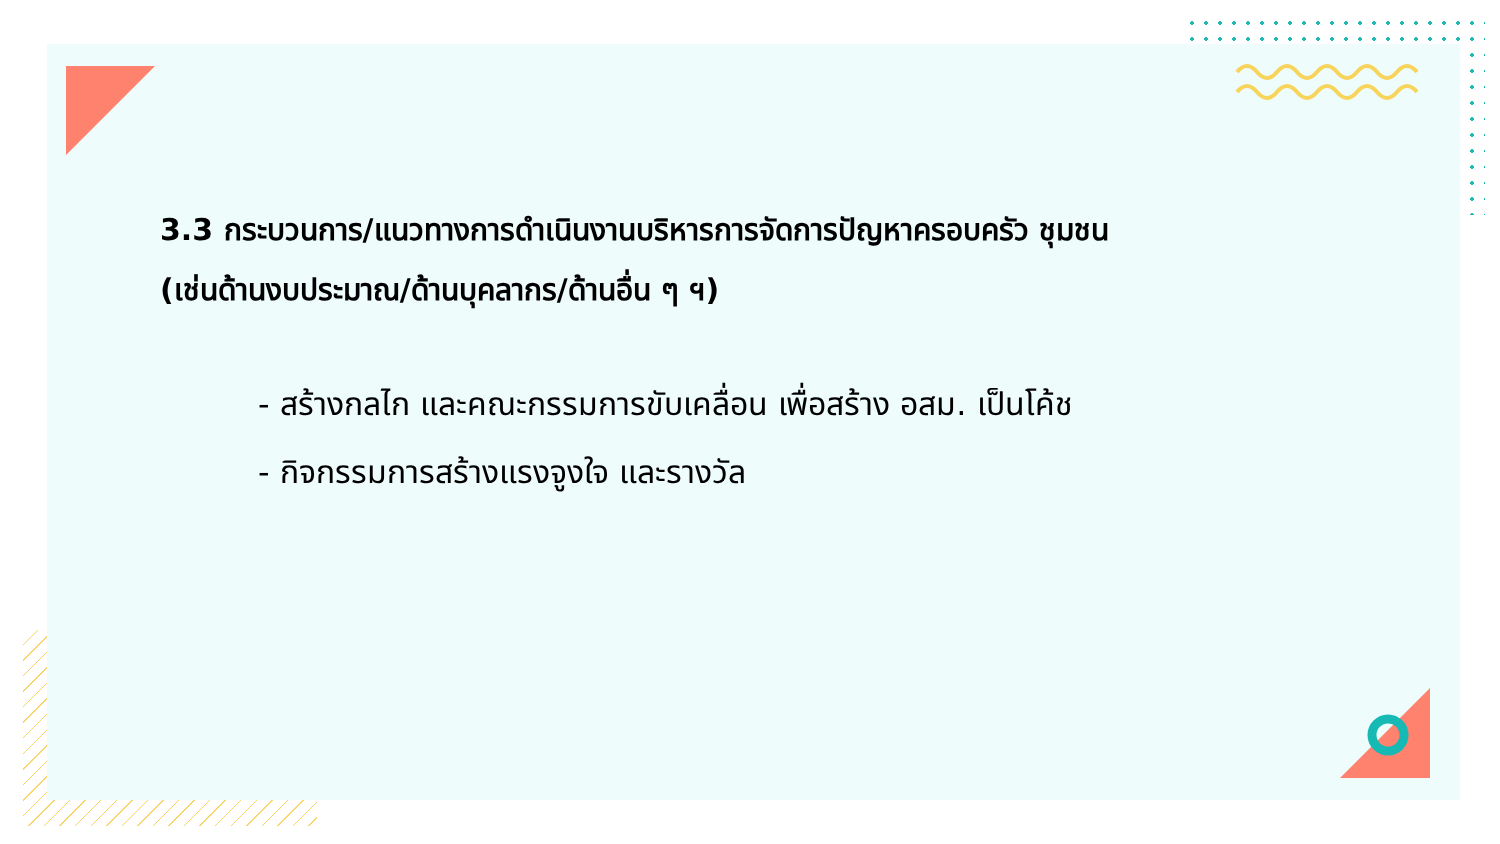3.3 กระบวนการ/แนวทางการดำเนินงานบริหารการจัดการปัญหาครอบครัว ชุมชน
(เช่นด้านงบประมาณ/ด้านบุคลากร/ด้านอื่น ๆ ฯ)
- สร้างกลไก และคณะกรรมการขับเคลื่อน เพื่อสร้าง อสม. เป็นโค้ช
- กิจกรรมการสร้างแรงจูงใจ และรางวัล